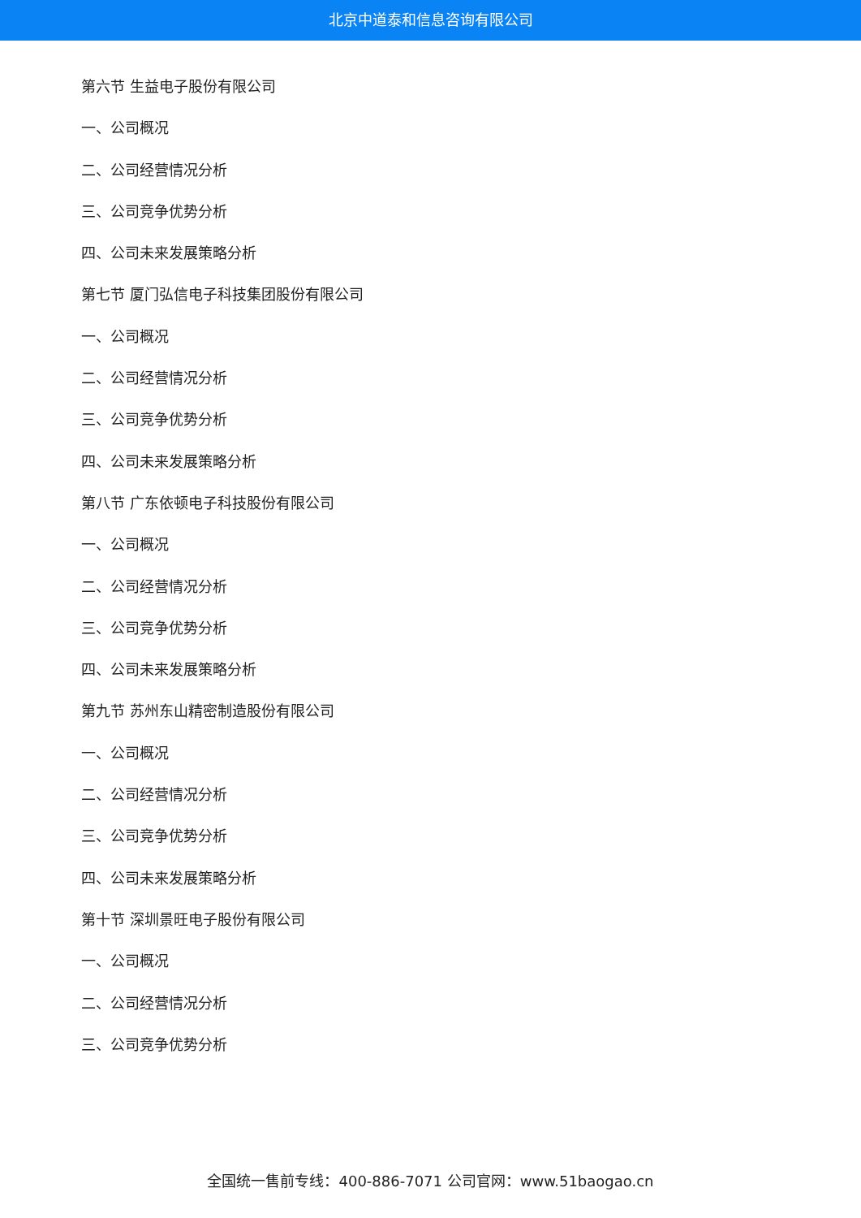北京中道泰和信息咨询有限公司
第六节 生益电子股份有限公司
一、公司概况
二、公司经营情况分析
三、公司竞争优势分析
四、公司未来发展策略分析
第七节 厦门弘信电子科技集团股份有限公司
一、公司概况
二、公司经营情况分析
三、公司竞争优势分析
四、公司未来发展策略分析
第八节 广东依顿电子科技股份有限公司
一、公司概况
二、公司经营情况分析
三、公司竞争优势分析
四、公司未来发展策略分析
第九节 苏州东山精密制造股份有限公司
一、公司概况
二、公司经营情况分析
三、公司竞争优势分析
四、公司未来发展策略分析
第十节 深圳景旺电子股份有限公司
一、公司概况
二、公司经营情况分析
三、公司竞争优势分析
全国统一售前专线：400-886-7071 公司官网：www.51baogao.cn